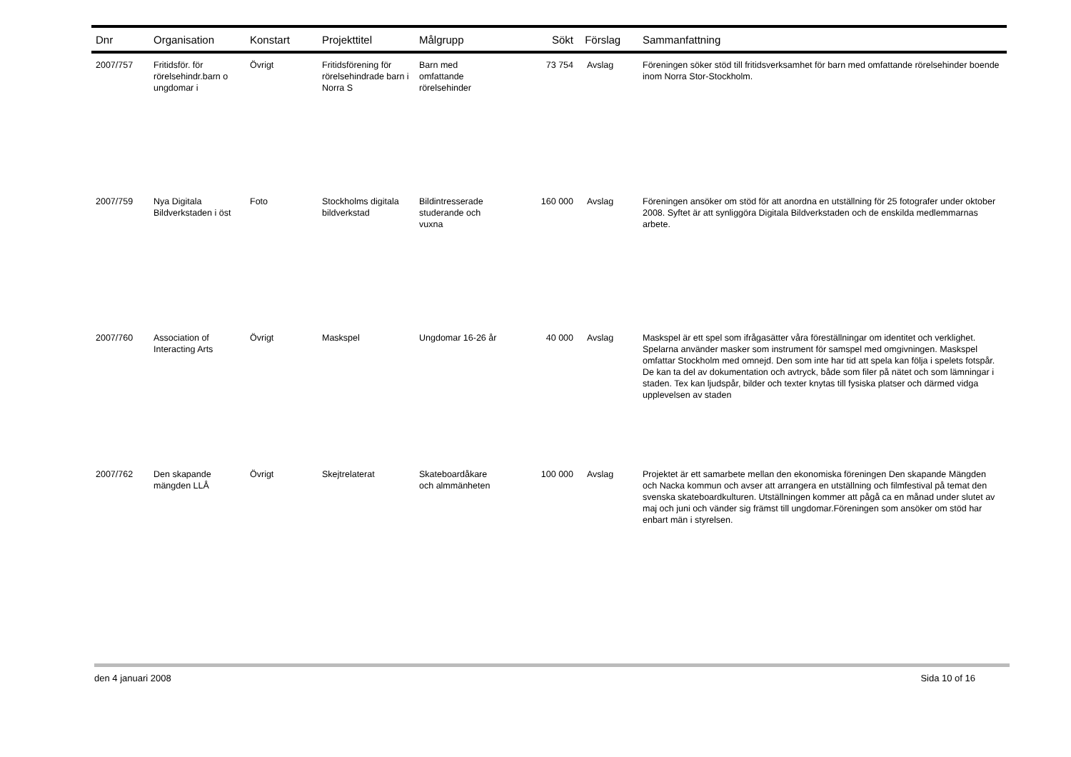| Dnr | Organisation | Konstart | Projekttitel | Målgrupp | Sökt | Förslag | Sammanfattning |
| --- | --- | --- | --- | --- | --- | --- | --- |
| 2007/757 | Fritidsför. för rörelsehindr.barn o ungdomar i | Övrigt | Fritidsförening för rörelsehindrade barn i Norra S | Barn med omfattande rörelsehinder | 73 754 | Avslag | Föreningen söker stöd till fritidsverksamhet för barn med omfattande rörelsehinder boende inom Norra Stor-Stockholm. |
| 2007/759 | Nya Digitala Bildverkstaden i öst | Foto | Stockholms digitala bildverkstad | Bildintresserade studerande och vuxna | 160 000 | Avslag | Föreningen ansöker om stöd för att anordna en utställning för 25 fotografer under oktober 2008. Syftet är att synliggöra Digitala Bildverkstaden och de enskilda medlemmarnas arbete. |
| 2007/760 | Association of Interacting Arts | Övrigt | Maskspel | Ungdomar 16-26 år | 40 000 | Avslag | Maskspel är ett spel som ifrågasätter våra föreställningar om identitet och verklighet. Spelarna använder masker som instrument för samspel med omgivningen. Maskspel omfattar Stockholm med omnejd. Den som inte har tid att spela kan följa i spelets fotspår. De kan ta del av dokumentation och avtryck, både som filer på nätet och som lämningar i staden. Tex kan ljudspår, bilder och texter knytas till fysiska platser och därmed vidga upplevelsen av staden |
| 2007/762 | Den skapande mängden LLÅ | Övrigt | Skejtrelaterat | Skateboardåkare och almmänheten | 100 000 | Avslag | Projektet är ett samarbete mellan den ekonomiska föreningen Den skapande Mängden och Nacka kommun och avser att arrangera en utställning och filmfestival på temat den svenska skateboardkulturen. Utställningen kommer att pågå ca en månad under slutet av maj och juni och vänder sig främst till ungdomar.Föreningen som ansöker om stöd har enbart män i styrelsen. |
den 4 januari 2008 Sida 10 of 16